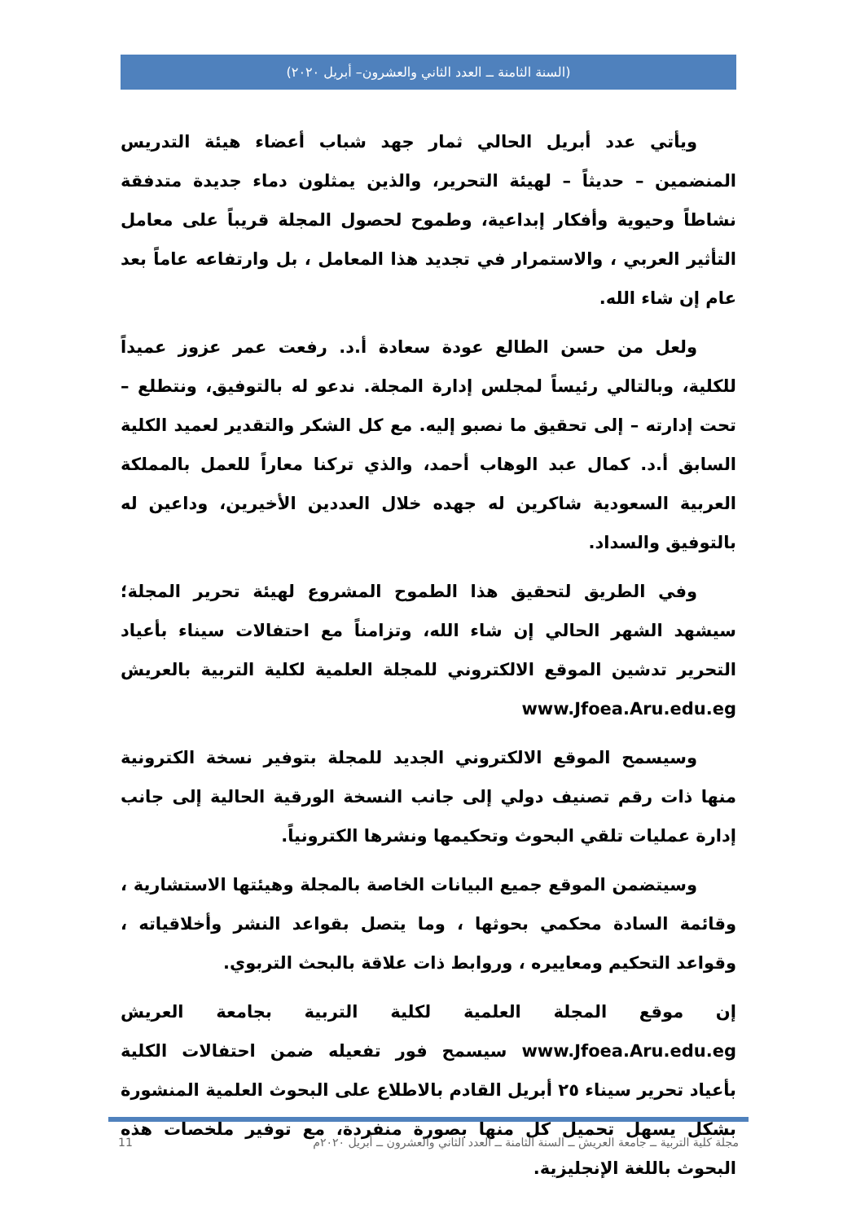(السنة الثامنة ــ العدد الثاني والعشرون– أبريل ٢٠٢٠)
ويأتي عدد أبريل الحالي ثمار جهد شباب أعضاء هيئة التدريس المنضمين – حديثاً – لهيئة التحرير، والذين يمثلون دماء جديدة متدفقة نشاطاً وحيوية وأفكار إبداعية، وطموح لحصول المجلة قريباً على معامل التأثير العربي ، والاستمرار في تجديد هذا المعامل ، بل وارتفاعه عاماً بعد عام إن شاء الله.
ولعل من حسن الطالع عودة سعادة أ.د. رفعت عمر عزوز عميداً للكلية، وبالتالي رئيساً لمجلس إدارة المجلة. ندعو له بالتوفيق، ونتطلع – تحت إدارته – إلى تحقيق ما نصبو إليه. مع كل الشكر والتقدير لعميد الكلية السابق أ.د. كمال عبد الوهاب أحمد، والذي تركنا معاراً للعمل بالمملكة العربية السعودية شاكرين له جهده خلال العددين الأخيرين، وداعين له بالتوفيق والسداد.
وفي الطريق لتحقيق هذا الطموح المشروع لهيئة تحرير المجلة؛ سيشهد الشهر الحالي إن شاء الله، وتزامناً مع احتفالات سيناء بأعياد التحرير تدشين الموقع الالكتروني للمجلة العلمية لكلية التربية بالعريش www.Jfoea.Aru.edu.eg
وسيسمح الموقع الالكتروني الجديد للمجلة بتوفير نسخة الكترونية منها ذات رقم تصنيف دولي إلى جانب النسخة الورقية الحالية إلى جانب إدارة عمليات تلقي البحوث وتحكيمها ونشرها الكترونياً.
وسيتضمن الموقع جميع البيانات الخاصة بالمجلة وهيئتها الاستشارية ، وقائمة السادة محكمي بحوثها ، وما يتصل بقواعد النشر وأخلاقياته ، وقواعد التحكيم ومعاييره ، وروابط ذات علاقة بالبحث التربوي.
إن موقع المجلة العلمية لكلية التربية بجامعة العريش www.Jfoea.Aru.edu.eg سيسمح فور تفعيله ضمن احتفالات الكلية بأعياد تحرير سيناء ٢٥ أبريل القادم بالاطلاع على البحوث العلمية المنشورة بشكل يسهل تحميل كل منها بصورة منفردة، مع توفير ملخصات هذه البحوث باللغة الإنجليزية.
11 مجلة كلية التربية ــ جامعة العريش ــ السنة الثامنة ــ العدد الثاني والعشرون ــ أبريل ٢٠٢٠م